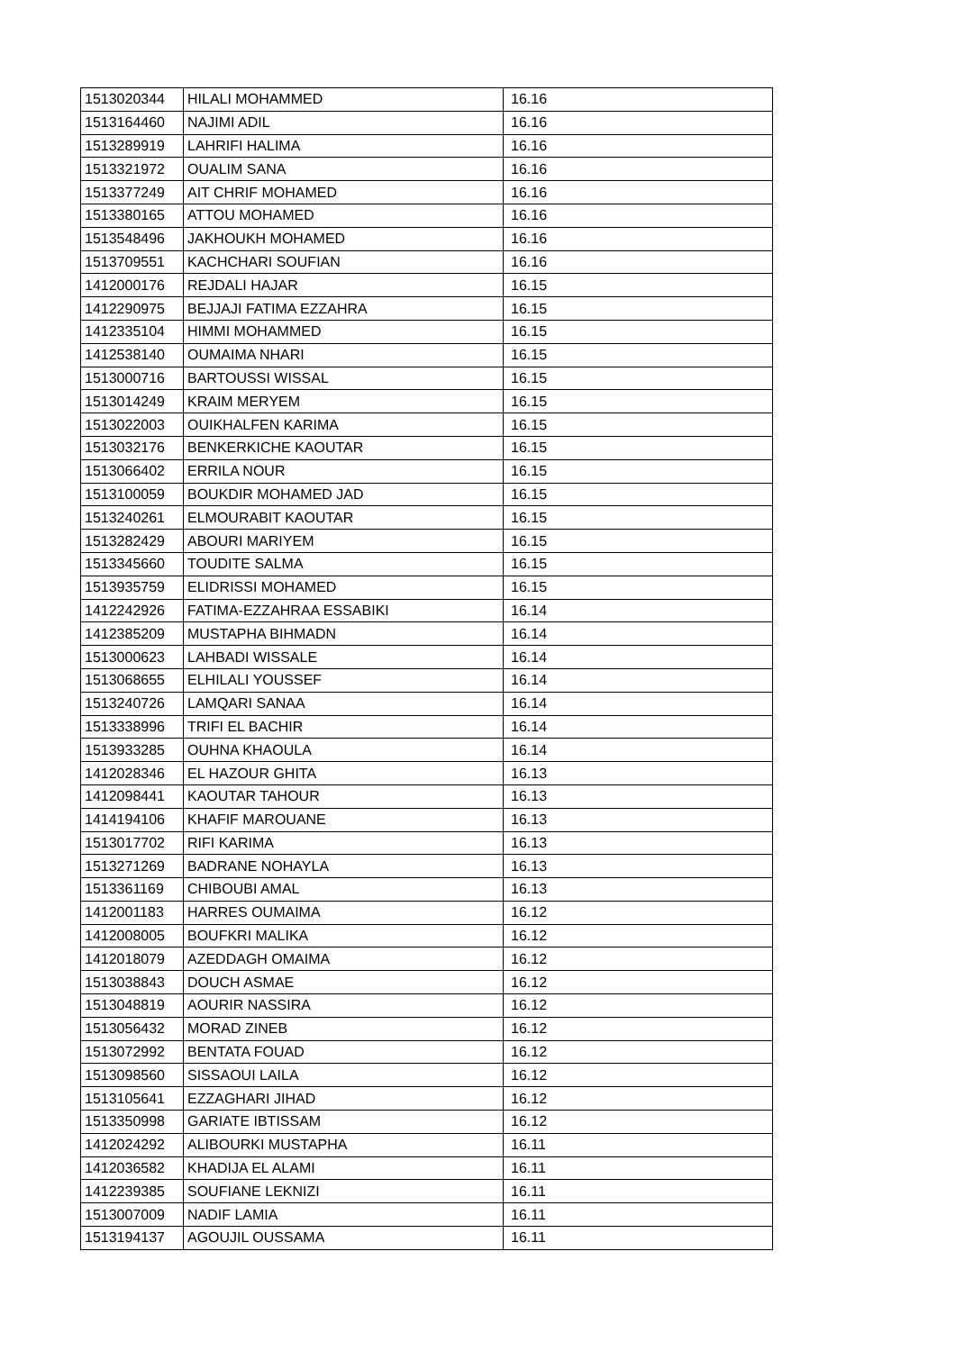| 1513020344 | HILALI MOHAMMED | 16.16 |
| 1513164460 | NAJIMI ADIL | 16.16 |
| 1513289919 | LAHRIFI HALIMA | 16.16 |
| 1513321972 | OUALIM SANA | 16.16 |
| 1513377249 | AIT CHRIF MOHAMED | 16.16 |
| 1513380165 | ATTOU MOHAMED | 16.16 |
| 1513548496 | JAKHOUKH MOHAMED | 16.16 |
| 1513709551 | KACHCHARI SOUFIAN | 16.16 |
| 1412000176 | REJDALI HAJAR | 16.15 |
| 1412290975 | BEJJAJI FATIMA EZZAHRA | 16.15 |
| 1412335104 | HIMMI MOHAMMED | 16.15 |
| 1412538140 | OUMAIMA NHARI | 16.15 |
| 1513000716 | BARTOUSSI WISSAL | 16.15 |
| 1513014249 | KRAIM MERYEM | 16.15 |
| 1513022003 | OUIKHALFEN KARIMA | 16.15 |
| 1513032176 | BENKERKICHE KAOUTAR | 16.15 |
| 1513066402 | ERRILA NOUR | 16.15 |
| 1513100059 | BOUKDIR MOHAMED JAD | 16.15 |
| 1513240261 | ELMOURABIT KAOUTAR | 16.15 |
| 1513282429 | ABOURI MARIYEM | 16.15 |
| 1513345660 | TOUDITE SALMA | 16.15 |
| 1513935759 | ELIDRISSI MOHAMED | 16.15 |
| 1412242926 | FATIMA-EZZAHRAA ESSABIKI | 16.14 |
| 1412385209 | MUSTAPHA BIHMADN | 16.14 |
| 1513000623 | LAHBADI WISSALE | 16.14 |
| 1513068655 | ELHILALI YOUSSEF | 16.14 |
| 1513240726 | LAMQARI SANAA | 16.14 |
| 1513338996 | TRIFI EL BACHIR | 16.14 |
| 1513933285 | OUHNA KHAOULA | 16.14 |
| 1412028346 | EL HAZOUR GHITA | 16.13 |
| 1412098441 | KAOUTAR TAHOUR | 16.13 |
| 1414194106 | KHAFIF MAROUANE | 16.13 |
| 1513017702 | RIFI KARIMA | 16.13 |
| 1513271269 | BADRANE NOHAYLA | 16.13 |
| 1513361169 | CHIBOUBI AMAL | 16.13 |
| 1412001183 | HARRES OUMAIMA | 16.12 |
| 1412008005 | BOUFKRI MALIKA | 16.12 |
| 1412018079 | AZEDDAGH OMAIMA | 16.12 |
| 1513038843 | DOUCH ASMAE | 16.12 |
| 1513048819 | AOURIR NASSIRA | 16.12 |
| 1513056432 | MORAD ZINEB | 16.12 |
| 1513072992 | BENTATA FOUAD | 16.12 |
| 1513098560 | SISSAOUI LAILA | 16.12 |
| 1513105641 | EZZAGHARI JIHAD | 16.12 |
| 1513350998 | GARIATE IBTISSAM | 16.12 |
| 1412024292 | ALIBOURKI MUSTAPHA | 16.11 |
| 1412036582 | KHADIJA EL ALAMI | 16.11 |
| 1412239385 | SOUFIANE LEKNIZI | 16.11 |
| 1513007009 | NADIF LAMIA | 16.11 |
| 1513194137 | AGOUJIL OUSSAMA | 16.11 |